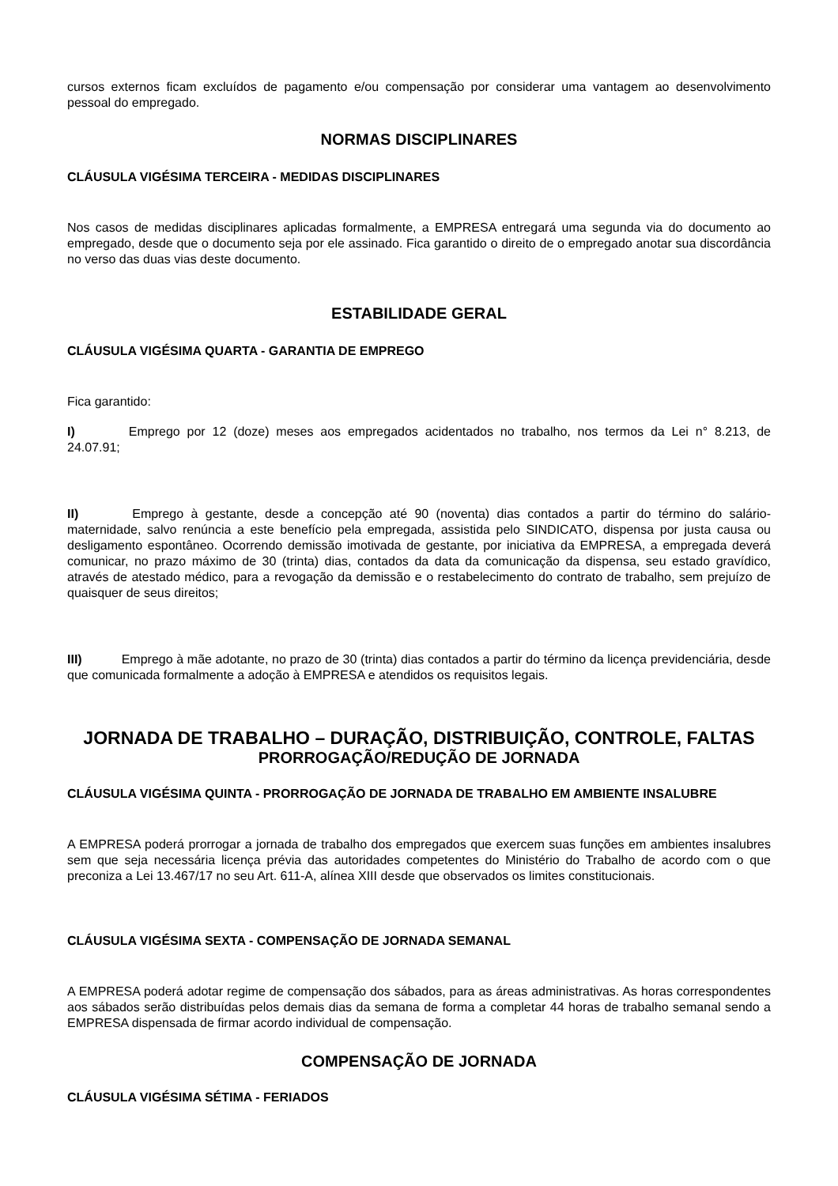cursos externos ficam excluídos de pagamento e/ou compensação por considerar uma vantagem ao desenvolvimento pessoal do empregado.
NORMAS DISCIPLINARES
CLÁUSULA VIGÉSIMA TERCEIRA - MEDIDAS DISCIPLINARES
Nos casos de medidas disciplinares aplicadas formalmente, a EMPRESA entregará uma segunda via do documento ao empregado, desde que o documento seja por ele assinado. Fica garantido o direito de o empregado anotar sua discordância no verso das duas vias deste documento.
ESTABILIDADE GERAL
CLÁUSULA VIGÉSIMA QUARTA - GARANTIA DE EMPREGO
Fica garantido:
I) Emprego por 12 (doze) meses aos empregados acidentados no trabalho, nos termos da Lei n° 8.213, de 24.07.91;
II) Emprego à gestante, desde a concepção até 90 (noventa) dias contados a partir do término do salário-maternidade, salvo renúncia a este benefício pela empregada, assistida pelo SINDICATO, dispensa por justa causa ou desligamento espontâneo. Ocorrendo demissão imotivada de gestante, por iniciativa da EMPRESA, a empregada deverá comunicar, no prazo máximo de 30 (trinta) dias, contados da data da comunicação da dispensa, seu estado gravídico, através de atestado médico, para a revogação da demissão e o restabelecimento do contrato de trabalho, sem prejuízo de quaisquer de seus direitos;
III) Emprego à mãe adotante, no prazo de 30 (trinta) dias contados a partir do término da licença previdenciária, desde que comunicada formalmente a adoção à EMPRESA e atendidos os requisitos legais.
JORNADA DE TRABALHO – DURAÇÃO, DISTRIBUIÇÃO, CONTROLE, FALTAS
PRORROGAÇÃO/REDUÇÃO DE JORNADA
CLÁUSULA VIGÉSIMA QUINTA - PRORROGAÇÃO DE JORNADA DE TRABALHO EM AMBIENTE INSALUBRE
A EMPRESA poderá prorrogar a jornada de trabalho dos empregados que exercem suas funções em ambientes insalubres sem que seja necessária licença prévia das autoridades competentes do Ministério do Trabalho de acordo com o que preconiza a Lei 13.467/17 no seu Art. 611-A, alínea XIII desde que observados os limites constitucionais.
CLÁUSULA VIGÉSIMA SEXTA - COMPENSAÇÃO DE JORNADA SEMANAL
A EMPRESA poderá adotar regime de compensação dos sábados, para as áreas administrativas. As horas correspondentes aos sábados serão distribuídas pelos demais dias da semana de forma a completar 44 horas de trabalho semanal sendo a EMPRESA dispensada de firmar acordo individual de compensação.
COMPENSAÇÃO DE JORNADA
CLÁUSULA VIGÉSIMA SÉTIMA - FERIADOS